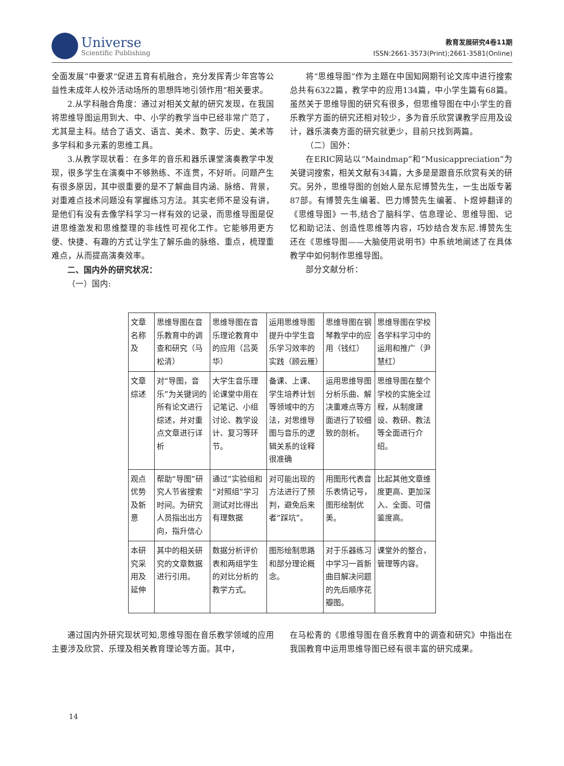Universe
Scientific Publishing
教育发展研究4卷11期
ISSN:2661-3573(Print);2661-3581(Online)
全面发展”中要求“促进五育有机融合，充分发挥青少年宫等公益性未成年人校外活动场所的思想阵地引领作用”相关要求。
2.从学科融合角度：通过对相关文献的研究发现，在我国将思维导图运用到大、中、小学的教学当中已经非常广范了，尤其是主科。结合了语文、语言、美术、数字、历史、美术等多学科和多元素的思维工具。
3.从教学现状看：在多年的音乐和器乐课堂演奏教学中发现，很多学生在演奏中不够熟练、不连贯，不好听。问题产生有很多原因，其中很重要的是不了解曲目内涵、脉络、背景，对重难点技术问题没有掌握练习方法。其实老师不是没有讲，是他们有没有去像学科学习一样有效的记录，而思维导图是促进思维激发和思维整理的非线性可视化工作。它能够用更方便、快捷、有趣的方式让学生了解乐曲的脉络、重点，梳理重难点，从而提高演奏效率。
二、国内外的研究状况：
（一）国内:
将“思维导图”作为主题在中国知网期刊论文库中进行搜索总共有6322篇，教学中的应用134篇，中小学生篇有68篇。虽然关于思维导图的研究有很多，但思维导图在中小学生的音乐教学方面的研究还相对较少，多为音乐欣赏课教学应用及设计，器乐演奏方面的研究就更少，目前只找到两篇。
（二）国外：
在ERIC网站以“Maindmap”和“Musicappreciation”为关键词搜索，相关文献有34篇，大多是是跟音乐欣赏有关的研究。另外，思维导图的创始人是东尼博赞先生，一生出版专著87部。有博赞先生编著、巴力博赞先生编著、卜煜婷翻译的《思维导图》一书,结合了脑科学、信息理论、思维导图、记忆和助记法、创造性思维等内容，巧妙结合发东尼.博赞先生还在《思维导图——大脑使用说明书》中系统地阐述了在具体教学中如何制作思维导图。
部分文献分析：
| 文章名称及 | 思维导图在音乐教育中的调查和研究（马松清） | 思维导图在音乐理论教育中的应用（吕英华） | 运用思维导图提升中学生音乐学习效率的实践（顾云雁） | 思维导图在钢琴教学中的应用（钱红） | 思维导图在学校各学科学习中的运用和推广（尹慧红） |
| 文章综述 | 对“导图，音乐”为关键词的所有论文进行综述，并对重点文章进行详析 | 大学生音乐理论课堂中用在记笔记、小组讨论、教学设计、复习等环节。 | 备课、上课、学生培养计划等领域中的方法，对思维导图与音乐的逻辑关系的诠释很准确 | 运用思维导图分析乐曲、解决重难点等方面进行了较细致的剖析。 | 思维导图在整个学校的实施全过程，从制度建设、教研、教法等全面进行介绍。 |
| 观点优势及新意 | 帮助“导图”研究人节省搜索时间。为研究人员指出出方向，指升信心 | 通过”实验组和“对照组”学习测试对比得出有理数据 | 对可能出现的方法进行了预判，避免后来者“踩坑”。 | 用图形代表音乐表情记号，图形绘制优美。 | 比起其他文章维度更高、更加深入、全面、可借鉴度高。 |
| 本研究采用及延伸 | 其中的相关研究的文章数据进行引用。 | 数据分析评价表和两组学生的对比分析的教学方式。 | 图形绘制思路和部分理论概念。 | 对于乐器练习中学习一首新曲目解决问题的先后顺序花瓣图。 | 课堂外的整合，管理等内容。 |
通过国内外研究现状可知,思维导图在音乐教学领域的应用主要涉及欣赏、乐理及相关教育理论等方面。其中，
在马松青的《思维导图在音乐教育中的调查和研究》中指出在我国教育中运用思维导图已经有很丰富的研究成果。
14